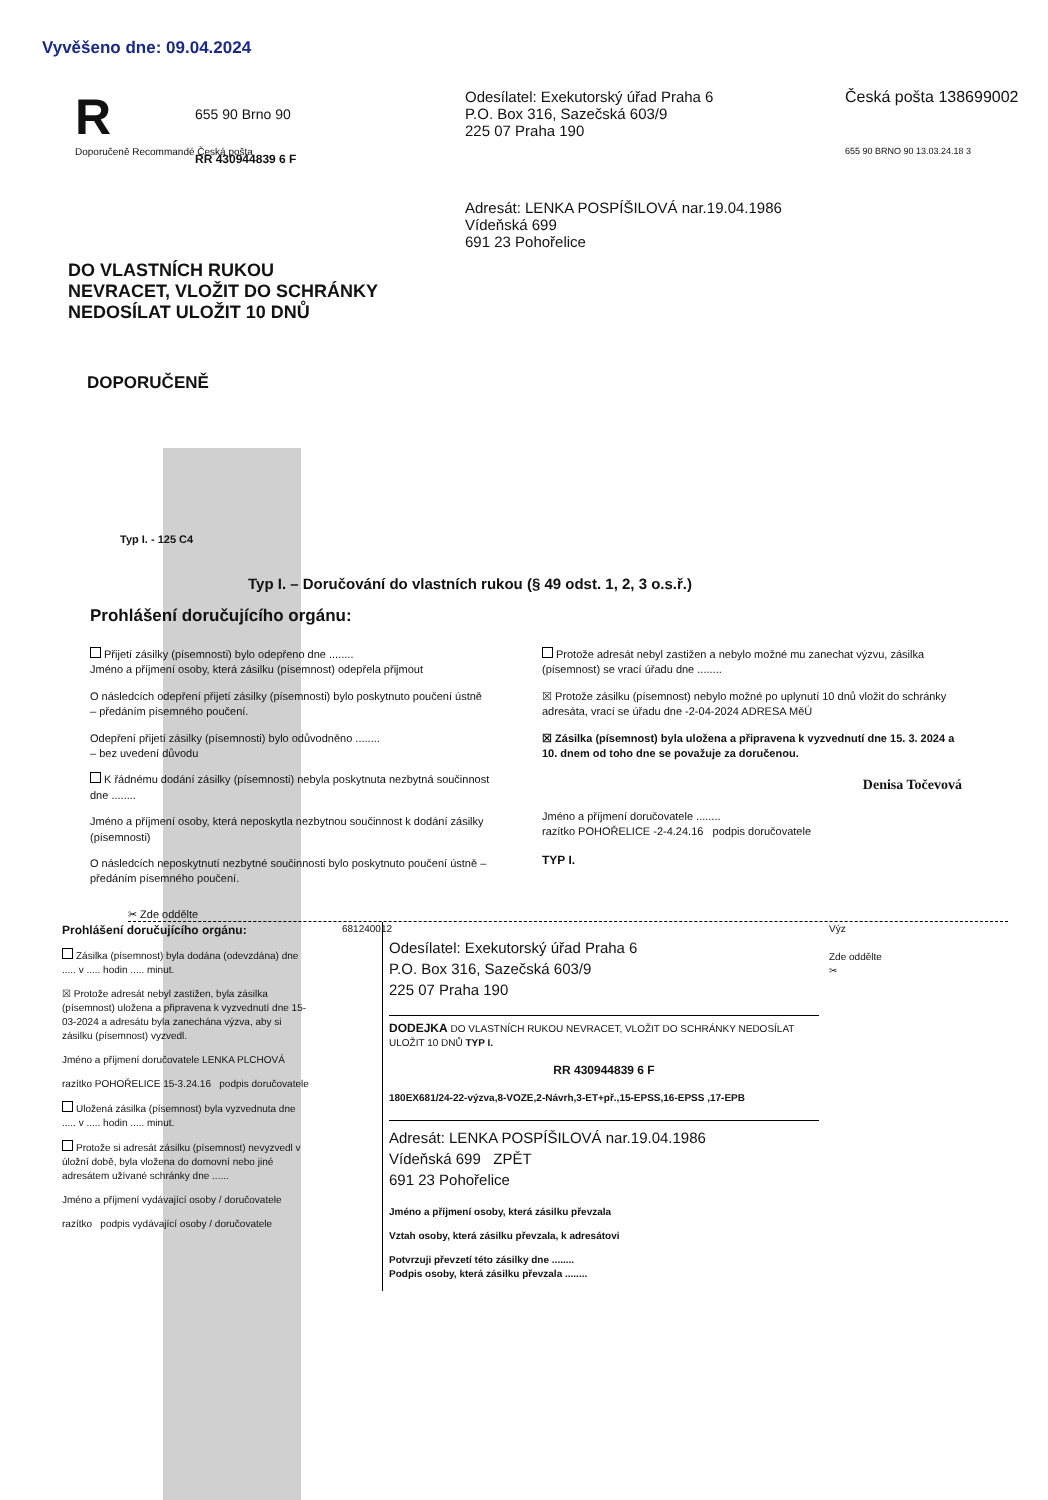Vyvěšeno dne: 09.04.2024
R
Doporučeně Recommandé Česká pošta
655 90 Brno 90
RR 430944839 6 F
Odesílatel: Exekutorský úřad Praha 6
P.O. Box 316, Sazečská 603/9
225 07 Praha 190
Adresát: LENKA POSPÍŠILOVÁ nar.19.04.1986
Vídeňská 699
691 23 Pohořelice
Česká pošta 138699002
655 90 BRNO 90 13.03.24.18 3
DO VLASTNÍCH RUKOU
NEVRACET, VLOŽIT DO SCHRÁNKY
NEDOSÍLAT ULOŽIT 10 DNŮ
DOPORUČENĚ
Typ I. - 125 C4
Typ I. – Doručování do vlastních rukou (§ 49 odst. 1, 2, 3 o.s.ř.)
Prohlášení doručujícího orgánu:
Přijetí zásilky (písemnosti) bylo odepřeno dne ........
Jméno a příjmení osoby, která zásilku (písemnost) odepřela přijmout
O následcích odepření přijetí zásilky (písemnosti) bylo poskytnuto poučení ústně – předáním písemného poučení.
Odepření přijetí zásilky (písemnosti) bylo odůvodněno ........
– bez uvedení důvodu
K řádnému dodání zásilky (písemnosti) nebyla poskytnuta nezbytná součinnost dne ........
Jméno a příjmení osoby, která neposkytla nezbytnou součinnost k dodání zásilky (písemnosti)
O následcích neposkytnutí nezbytné součinnosti bylo poskytnuto poučení ústně – předáním písemného poučení.
Protože adresát nebyl zastižen a nebylo možné mu zanechat výzvu, zásilka (písemnost) se vrací úřadu dne ........
☒ Protože zásilku (písemnost) nebylo možné po uplynutí 10 dnů vložit do schránky adresáta, vrací se úřadu dne -2-04-2024 ADRESA MěÚ
☒ Zásilka (písemnost) byla uložena a připravena k vyzvednutí dne 15. 3. 2024 a 10. dnem od toho dne se považuje za doručenou.
Denisa Točevová
Jméno a příjmení doručovatele ........
razítko POHOŘELICE -2-4.24.16 podpis doručovatele
TYP I.
✂ Zde oddělte
Prohlášení doručujícího orgánu:
Zásilka (písemnost) byla dodána (odevzdána) dne ..... v ..... hodin ..... minut.
☒ Protože adresát nebyl zastižen, byla zásilka (písemnost) uložena a připravena k vyzvednutí dne 15-03-2024 a adresátu byla zanechána výzva, aby si zásilku (písemnost) vyzvedl.
Jméno a příjmení doručovatele LENKA PLCHOVÁ
razítko POHOŘELICE 15-3.24.16 podpis doručovatele
Uložená zásilka (písemnost) byla vyzvednuta dne ..... v ..... hodin ..... minut.
Protože si adresát zásilku (písemnost) nevyzvedl v úložní době, byla vložena do domovní nebo jiné adresátem užívané schránky dne ......
Jméno a příjmení vydávající osoby / doručovatele
razítko podpis vydávající osoby / doručovatele
681240012
Odesílatel: Exekutorský úřad Praha 6
P.O. Box 316, Sazečská 603/9
225 07 Praha 190
DODEJKA DO VLASTNÍCH RUKOU NEVRACET, VLOŽIT DO SCHRÁNKY NEDOSÍLAT ULOŽIT 10 DNŮ TYP I.
RR 430944839 6 F
180EX681/24-22-výzva,8-VOZE,2-Návrh,3-ET+př.,15-EPSS,16-EPSS ,17-EPB
Adresát: LENKA POSPÍŠILOVÁ nar.19.04.1986
Vídeňská 699 ZPĚT
691 23 Pohořelice
Jméno a příjmení osoby, která zásilku převzala
Vztah osoby, která zásilku převzala, k adresátovi
Potvrzuji převzetí této zásilky dne ........
Podpis osoby, která zásilku převzala ........
Výz
Zde oddělte ✂